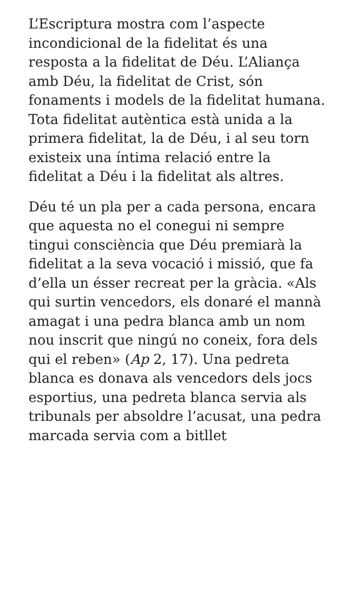L’Escriptura mostra com l’aspecte incondicional de la fidelitat és una resposta a la fidelitat de Déu. L’Aliança amb Déu, la fidelitat de Crist, són fonaments i models de la fidelitat humana. Tota fidelitat autèntica està unida a la primera fidelitat, la de Déu, i al seu torn existeix una íntima relació entre la fidelitat a Déu i la fidelitat als altres.
Déu té un pla per a cada persona, encara que aquesta no el conegui ni sempre tingui consciència que Déu premiarà la fidelitat a la seva vocació i missió, que fa d’ella un ésser recreat per la gràcia. «Als qui surtin vencedors, els donaré el mannà amagat i una pedra blanca amb un nom nou inscrit que ningú no coneix, fora dels qui el reben» (Ap 2, 17). Una pedreta blanca es donava als vencedors dels jocs esportius, una pedreta blanca servia als tribunals per absoldre l’acusat, una pedra marcada servia com a bitllet